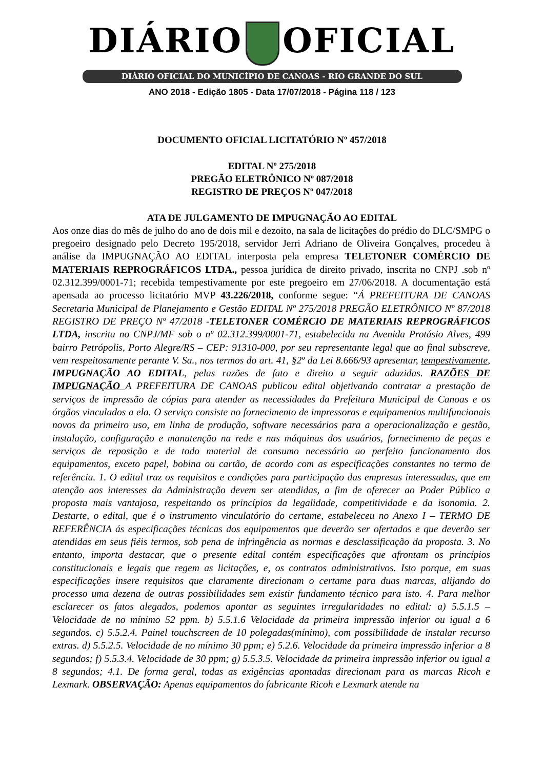DIÁRIO OFICIAL
DIÁRIO OFICIAL DO MUNICÍPIO DE CANOAS - RIO GRANDE DO SUL
ANO 2018 - Edição 1805 - Data 17/07/2018 - Página 118 / 123
DOCUMENTO OFICIAL LICITATÓRIO Nº 457/2018
EDITAL Nº 275/2018
PREGÃO ELETRÔNICO Nº 087/2018
REGISTRO DE PREÇOS Nº 047/2018
ATA DE JULGAMENTO DE IMPUGNAÇÃO AO EDITAL
Aos onze dias do mês de julho do ano de dois mil e dezoito, na sala de licitações do prédio do DLC/SMPG o pregoeiro designado pelo Decreto 195/2018, servidor Jerri Adriano de Oliveira Gonçalves, procedeu à análise da IMPUGNAÇÃO AO EDITAL interposta pela empresa TELETONER COMÉRCIO DE MATERIAIS REPROGRÁFICOS LTDA., pessoa jurídica de direito privado, inscrita no CNPJ .sob nº 02.312.399/0001-71; recebida tempestivamente por este pregoeiro em 27/06/2018. A documentação está apensada ao processo licitatório MVP 43.226/2018, conforme segue: “Á PREFEITURA DE CANOAS Secretaria Municipal de Planejamento e Gestão EDITAL Nº 275/2018 PREGÃO ELETRÔNICO Nº 87/2018 REGISTRO DE PREÇO Nº 47/2018 -TELETONER COMÉRCIO DE MATERIAIS REPROGRÁFICOS LTDA, inscrita no CNPJ/MF sob o nº 02.312.399/0001-71, estabelecida na Avenida Protásio Alves, 499 bairro Petrópolis, Porto Alegre/RS – CEP: 91310-000, por seu representante legal que ao final subscreve, vem respeitosamente perante V. Sa., nos termos do art. 41, §2º da Lei 8.666/93 apresentar, tempestivamente, IMPUGNAÇÃO AO EDITAL, pelas razões de fato e direito a seguir aduzidas. RAZÕES DE IMPUGNAÇÃO A PREFEITURA DE CANOAS publicou edital objetivando contratar a prestação de serviços de impressão de cópias para atender as necessidades da Prefeitura Municipal de Canoas e os órgãos vinculados a ela. O serviço consiste no fornecimento de impressoras e equipamentos multifuncionais novos da primeiro uso, em linha de produção, software necessários para a operacionalização e gestão, instalação, configuração e manutenção na rede e nas máquinas dos usuários, fornecimento de peças e serviços de reposição e de todo material de consumo necessário ao perfeito funcionamento dos equipamentos, exceto papel, bobina ou cartão, de acordo com as especificações constantes no termo de referência. 1. O edital traz os requisitos e condições para participação das empresas interessadas, que em atenção aos interesses da Administração devem ser atendidas, a fim de oferecer ao Poder Público a proposta mais vantajosa, respeitando os princípios da legalidade, competitividade e da isonomia. 2. Destarte, o edital, que é o instrumento vinculatório do certame, estabeleceu no Anexo I – TERMO DE REFERÊNCIA ás especificações técnicas dos equipamentos que deverão ser ofertados e que deverão ser atendidas em seus fiéis termos, sob pena de infringência as normas e desclassificação da proposta. 3. No entanto, importa destacar, que o presente edital contém especificações que afrontam os princípios constitucionais e legais que regem as licitações, e, os contratos administrativos. Isto porque, em suas especificações insere requisitos que claramente direcionam o certame para duas marcas, alijando do processo uma dezena de outras possibilidades sem existir fundamento técnico para isto. 4. Para melhor esclarecer os fatos alegados, podemos apontar as seguintes irregularidades no edital: a) 5.5.1.5 – Velocidade de no mínimo 52 ppm. b) 5.5.1.6 Velocidade da primeira impressão inferior ou igual a 6 segundos. c) 5.5.2.4. Painel touchscreen de 10 polegadas(mínimo), com possibilidade de instalar recurso extras. d) 5.5.2.5. Velocidade de no mínimo 30 ppm; e) 5.2.6. Velocidade da primeira impressão inferior a 8 segundos; f) 5.5.3.4. Velocidade de 30 ppm; g) 5.5.3.5. Velocidade da primeira impressão inferior ou igual a 8 segundos; 4.1. De forma geral, todas as exigências apontadas direcionam para as marcas Ricoh e Lexmark. OBSERVAÇÃO: Apenas equipamentos do fabricante Ricoh e Lexmark atende na